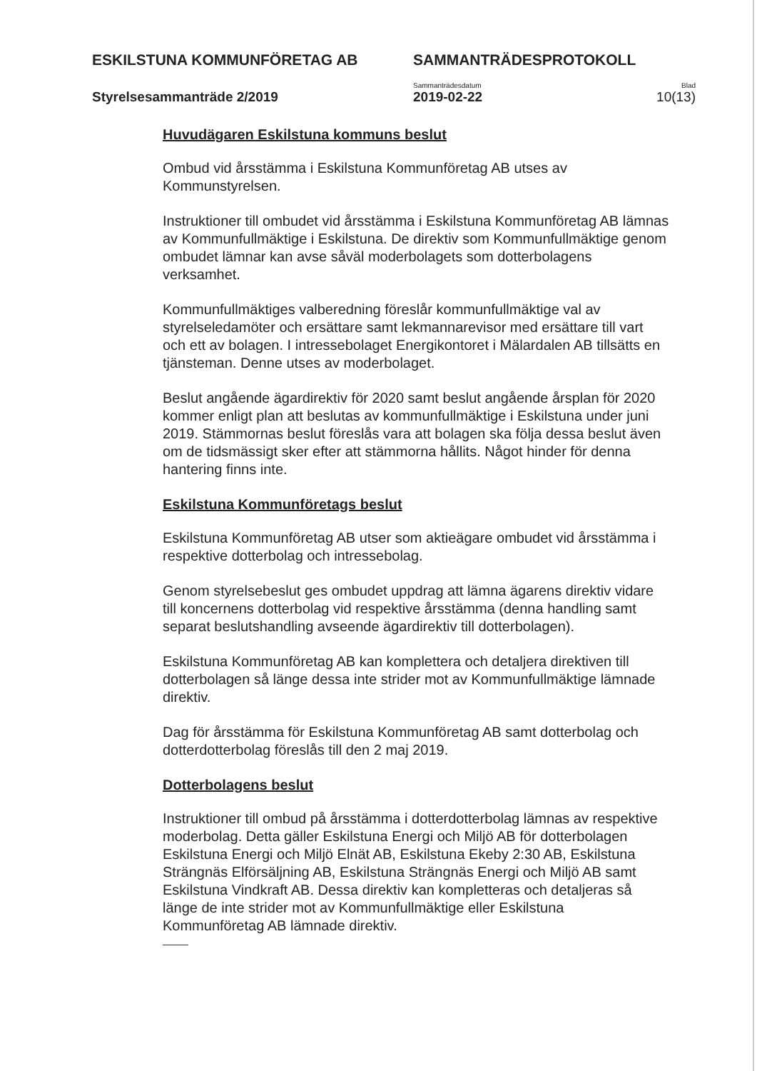ESKILSTUNA KOMMUNFÖRETAG AB SAMMANTRÄDESPROTOKOLL
Sammanträdesdatum Blad
Styrelsesammanträde 2/2019 2019-02-22 10(13)
Huvudägaren Eskilstuna kommuns beslut
Ombud vid årsstämma i Eskilstuna Kommunföretag AB utses av Kommunstyrelsen.
Instruktioner till ombudet vid årsstämma i Eskilstuna Kommunföretag AB lämnas av Kommunfullmäktige i Eskilstuna. De direktiv som Kommunfullmäktige genom ombudet lämnar kan avse såväl moderbolagets som dotterbolagens verksamhet.
Kommunfullmäktiges valberedning föreslår kommunfullmäktige val av styrelseledamöter och ersättare samt lekmannarevisor med ersättare till vart och ett av bolagen. I intressebolaget Energikontoret i Mälardalen AB tillsätts en tjänsteman. Denne utses av moderbolaget.
Beslut angående ägardirektiv för 2020 samt beslut angående årsplan för 2020 kommer enligt plan att beslutas av kommunfullmäktige i Eskilstuna under juni 2019. Stämmornas beslut föreslås vara att bolagen ska följa dessa beslut även om de tidsmässigt sker efter att stämmorna hållits. Något hinder för denna hantering finns inte.
Eskilstuna Kommunföretags beslut
Eskilstuna Kommunföretag AB utser som aktieägare ombudet vid årsstämma i respektive dotterbolag och intressebolag.
Genom styrelsebeslut ges ombudet uppdrag att lämna ägarens direktiv vidare till koncernens dotterbolag vid respektive årsstämma (denna handling samt separat beslutshandling avseende ägardirektiv till dotterbolagen).
Eskilstuna Kommunföretag AB kan komplettera och detaljera direktiven till dotterbolagen så länge dessa inte strider mot av Kommunfullmäktige lämnade direktiv.
Dag för årsstämma för Eskilstuna Kommunföretag AB samt dotterbolag och dotterdotterbolag föreslås till den 2 maj 2019.
Dotterbolagens beslut
Instruktioner till ombud på årsstämma i dotterdotterbolag lämnas av respektive moderbolag. Detta gäller Eskilstuna Energi och Miljö AB för dotterbolagen Eskilstuna Energi och Miljö Elnät AB, Eskilstuna Ekeby 2:30 AB, Eskilstuna Strängnäs Elförsäljning AB, Eskilstuna Strängnäs Energi och Miljö AB samt Eskilstuna Vindkraft AB. Dessa direktiv kan kompletteras och detaljeras så länge de inte strider mot av Kommunfullmäktige eller Eskilstuna Kommunföretag AB lämnade direktiv.